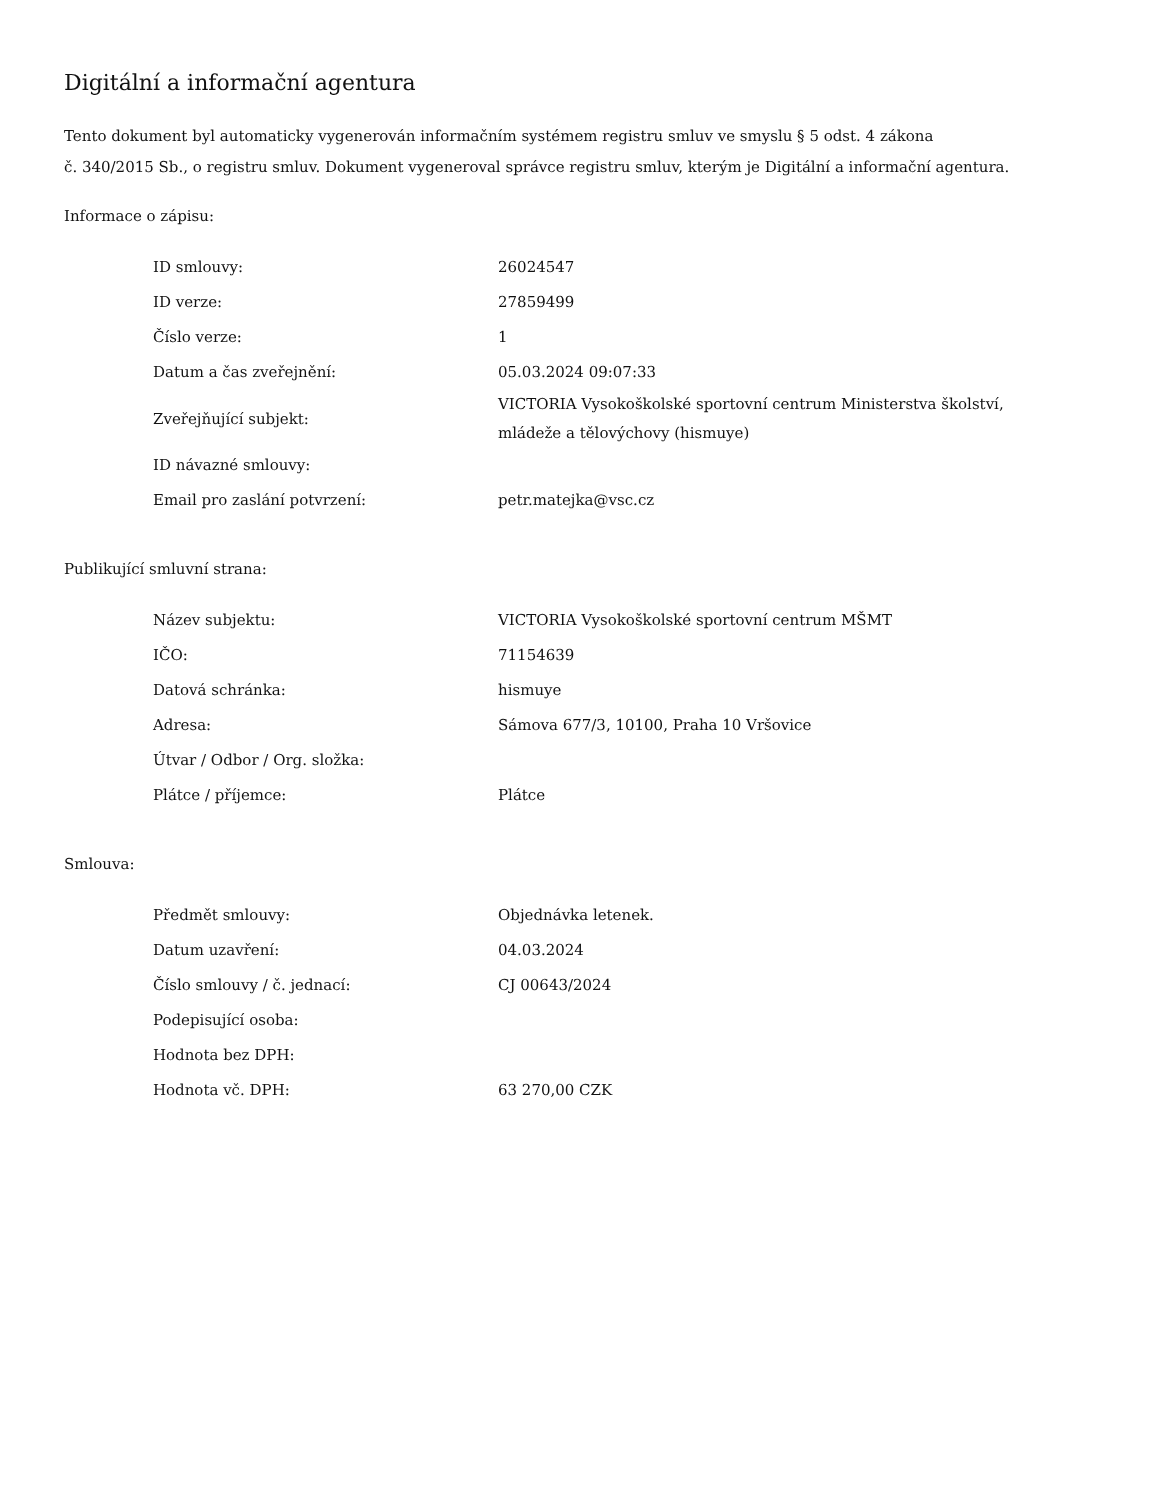Digitální a informační agentura
Tento dokument byl automaticky vygenerován informačním systémem registru smluv ve smyslu § 5 odst. 4 zákona
č. 340/2015 Sb., o registru smluv. Dokument vygeneroval správce registru smluv, kterým je Digitální a informační agentura.
Informace o zápisu:
| ID smlouvy: | 26024547 |
| ID verze: | 27859499 |
| Číslo verze: | 1 |
| Datum a čas zveřejnění: | 05.03.2024 09:07:33 |
| Zveřejňující subjekt: | VICTORIA Vysokoškolské sportovní centrum Ministerstva školství, mládeže a tělovýchovy (hismuye) |
| ID návazné smlouvy: | |
| Email pro zaslání potvrzení: | petr.matejka@vsc.cz |
Publikující smluvní strana:
| Název subjektu: | VICTORIA Vysokoškolské sportovní centrum MŠMT |
| IČO: | 71154639 |
| Datová schránka: | hismuye |
| Adresa: | Sámova 677/3, 10100, Praha 10 Vršovice |
| Útvar / Odbor / Org. složka: | |
| Plátce / příjemce: | Plátce |
Smlouva:
| Předmět smlouvy: | Objednávka letenek. |
| Datum uzavření: | 04.03.2024 |
| Číslo smlouvy / č. jednací: | CJ 00643/2024 |
| Podepisující osoba: | |
| Hodnota bez DPH: | |
| Hodnota vč. DPH: | 63 270,00 CZK |